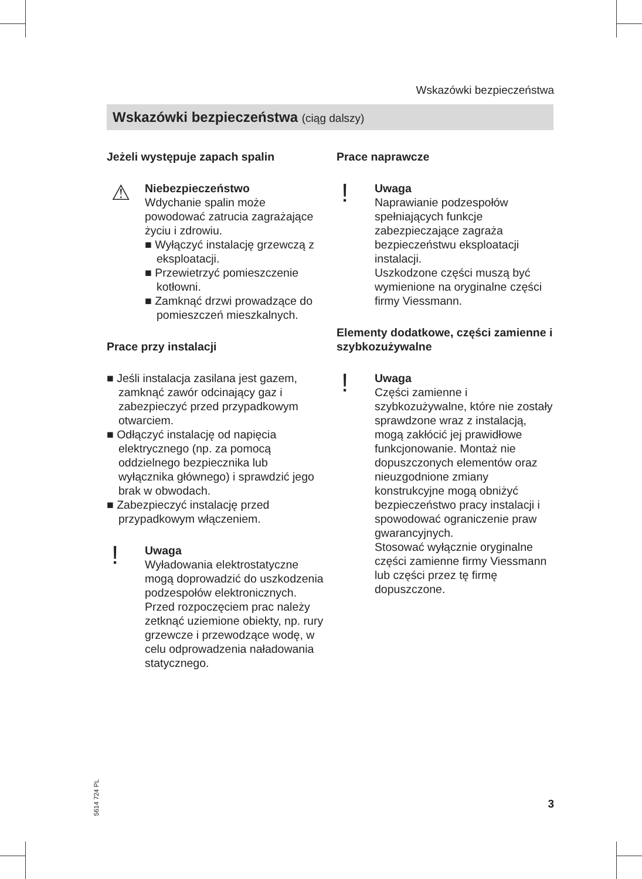Wskazówki bezpieczeństwa
Wskazówki bezpieczeństwa (ciąg dalszy)
Jeżeli występuje zapach spalin
⚠
Niebezpieczeństwo
Wdychanie spalin może powodować zatrucia zagrażające życiu i zdrowiu.
■ Wyłączyć instalację grzewczą z eksploatacji.
■ Przewietrzyć pomieszczenie kotłowni.
■ Zamknąć drzwi prowadzące do pomieszczeń mieszkalnych.
Prace przy instalacji
■ Jeśli instalacja zasilana jest gazem, zamknąć zawór odcinający gaz i zabezpieczyć przed przypadkowym otwarciem.
■ Odłączyć instalację od napięcia elektrycznego (np. za pomocą oddzielnego bezpiecznika lub wyłącznika głównego) i sprawdzić jego brak w obwodach.
■ Zabezpieczyć instalację przed przypadkowym włączeniem.
!
Uwaga
Wyładowania elektrostatyczne mogą doprowadzić do uszkodzenia podzespołów elektronicznych.
Przed rozpoczęciem prac należy zetknąć uziemione obiekty, np. rury grzewcze i przewodzące wodę, w celu odprowadzenia naładowania statycznego.
Prace naprawcze
!
Uwaga
Naprawianie podzespołów spełniających funkcje zabezpieczające zagraża bezpieczeństwu eksploatacji instalacji.
Uszkodzone części muszą być wymienione na oryginalne części firmy Viessmann.
Elementy dodatkowe, części zamienne i szybkozużywalne
!
Uwaga
Części zamienne i szybkozużywalne, które nie zostały sprawdzone wraz z instalacją, mogą zakłócić jej prawidłowe funkcjonowanie. Montaż nie dopuszczonych elementów oraz nieuzgodnione zmiany konstrukcyjne mogą obniżyć bezpieczeństwo pracy instalacji i spowodować ograniczenie praw gwarancyjnych.
Stosować wyłącznie oryginalne części zamienne firmy Viessmann lub części przez tę firmę dopuszczone.
5614 724 PL
3